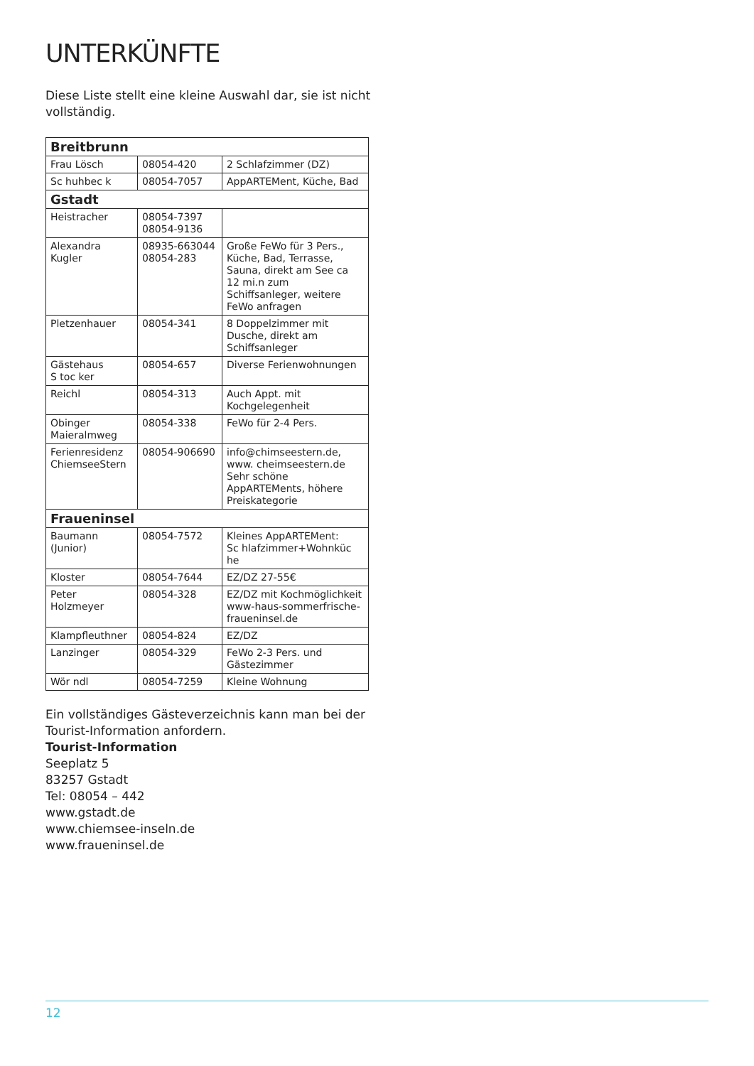UNTERKÜNFTE
Diese Liste stellt eine kleine Auswahl dar, sie ist nicht vollständig.
| Breitbrunn | | |
| Frau Lösch | 08054-420 | 2 Schlafzimmer (DZ) |
| Sc huhbec k | 08054-7057 | AppARTEMent, Küche, Bad |
| Gstadt | | |
| Heistracher | 08054-7397 08054-9136 | |
| Alexandra Kugler | 08935-663044 08054-283 | Große FeWo für 3 Pers., Küche, Bad, Terrasse, Sauna, direkt am See ca 12 mi.n zum Schiffsanleger, weitere FeWo anfragen |
| Pletzenhauer | 08054-341 | 8 Doppelzimmer mit Dusche, direkt am Schiffsanleger |
| Gästehaus S toc ker | 08054-657 | Diverse Ferienwohnungen |
| Reichl | 08054-313 | Auch Appt. mit Kochgelegenheit |
| Obinger Maieralmweg | 08054-338 | FeWo für 2-4 Pers. |
| Ferienresidenz ChiemseeStern | 08054-906690 | info@chimseestern.de, www. cheimseestern.de Sehr schöne AppARTEMents, höhere Preiskategorie |
| Fraueninsel | | |
| Baumann (Junior) | 08054-7572 | Kleines AppARTEMent: Sc hlafzimmer+Wohnküc he |
| Kloster | 08054-7644 | EZ/DZ 27-55€ |
| Peter Holzmeyer | 08054-328 | EZ/DZ mit Kochmöglichkeit www-haus-sommerfrische-fraueninsel.de |
| Klampfleuthner | 08054-824 | EZ/DZ |
| Lanzinger | 08054-329 | FeWo 2-3 Pers. und Gästezimmer |
| Wör ndl | 08054-7259 | Kleine Wohnung |
Ein vollständiges Gästeverzeichnis kann man bei der Tourist-Information anfordern.
Tourist-Information
Seeplatz 5
83257 Gstadt
Tel: 08054 – 442
www.gstadt.de
www.chiemsee-inseln.de
www.fraueninsel.de
12